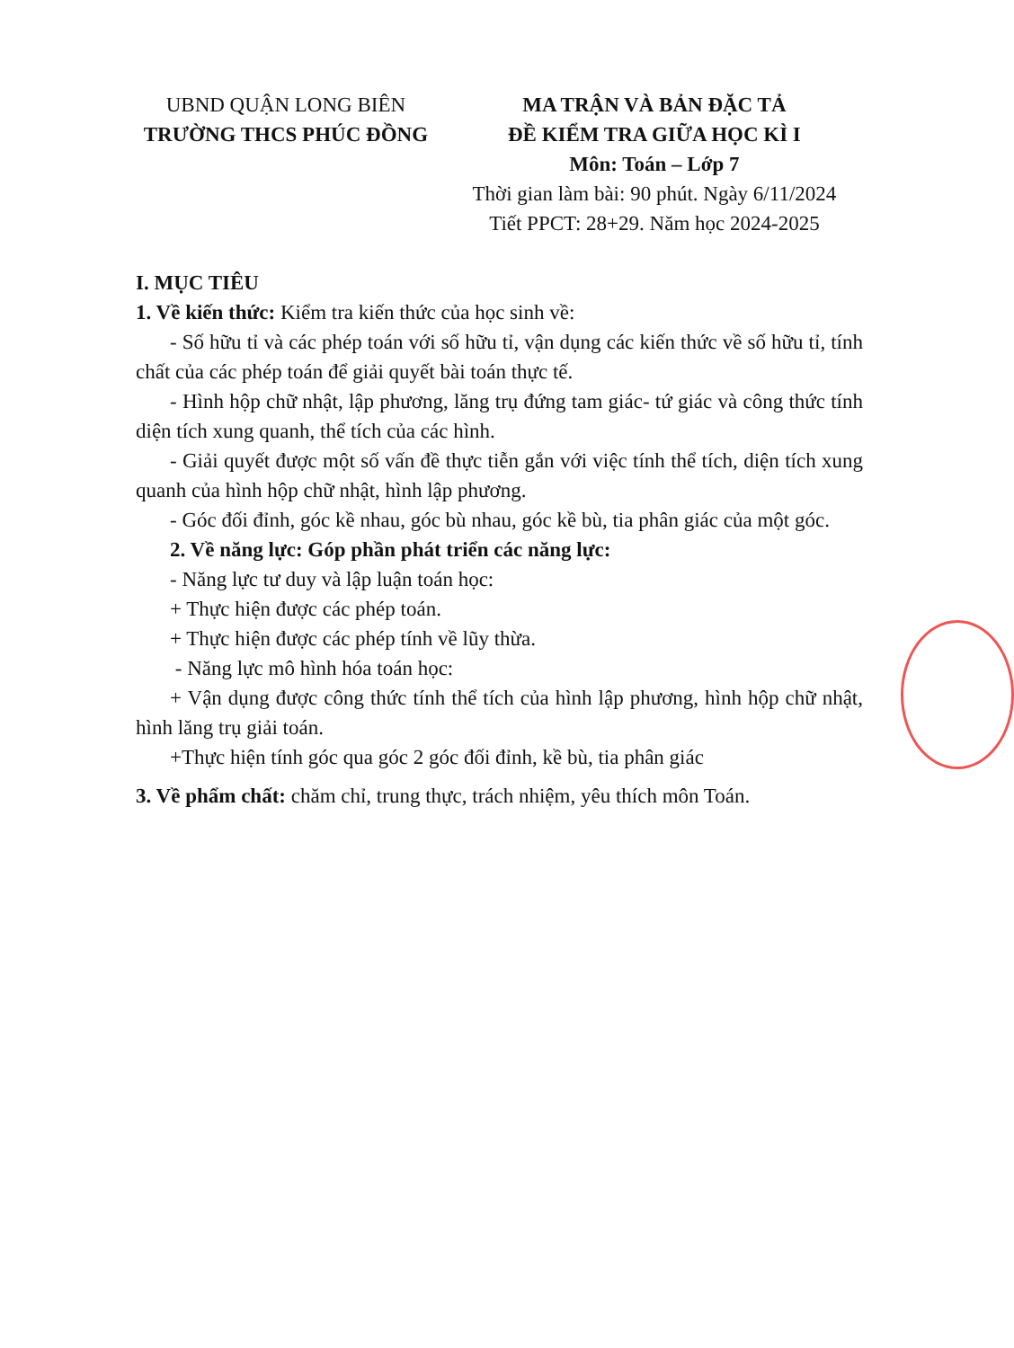UBND QUẬN LONG BIÊN
TRƯỜNG THCS PHÚC ĐỒNG
MA TRẬN VÀ BẢN ĐẶC TẢ
ĐỀ KIỂM TRA GIỮA HỌC KÌ I
Môn: Toán – Lớp 7
Thời gian làm bài: 90 phút. Ngày 6/11/2024
Tiết PPCT: 28+29. Năm học 2024-2025
I. MỤC TIÊU
1. Về kiến thức: Kiểm tra kiến thức của học sinh về:
- Số hữu tỉ và các phép toán với số hữu tỉ, vận dụng các kiến thức về số hữu tỉ, tính chất của các phép toán để giải quyết bài toán thực tế.
- Hình hộp chữ nhật, lập phương, lăng trụ đứng tam giác- tứ giác và công thức tính diện tích xung quanh, thể tích của các hình.
- Giải quyết được một số vấn đề thực tiễn gắn với việc tính thể tích, diện tích xung quanh của hình hộp chữ nhật, hình lập phương.
- Góc đối đỉnh, góc kề nhau, góc bù nhau, góc kề bù, tia phân giác của một góc.
2. Về năng lực: Góp phần phát triển các năng lực:
- Năng lực tư duy và lập luận toán học:
+ Thực hiện được các phép toán.
+ Thực hiện được các phép tính về lũy thừa.
- Năng lực mô hình hóa toán học:
+ Vận dụng được công thức tính thể tích của hình lập phương, hình hộp chữ nhật, hình lăng trụ giải toán.
+Thực hiện tính góc qua góc 2 góc đối đỉnh, kề bù, tia phân giác
3. Về phẩm chất: chăm chỉ, trung thực, trách nhiệm, yêu thích môn Toán.